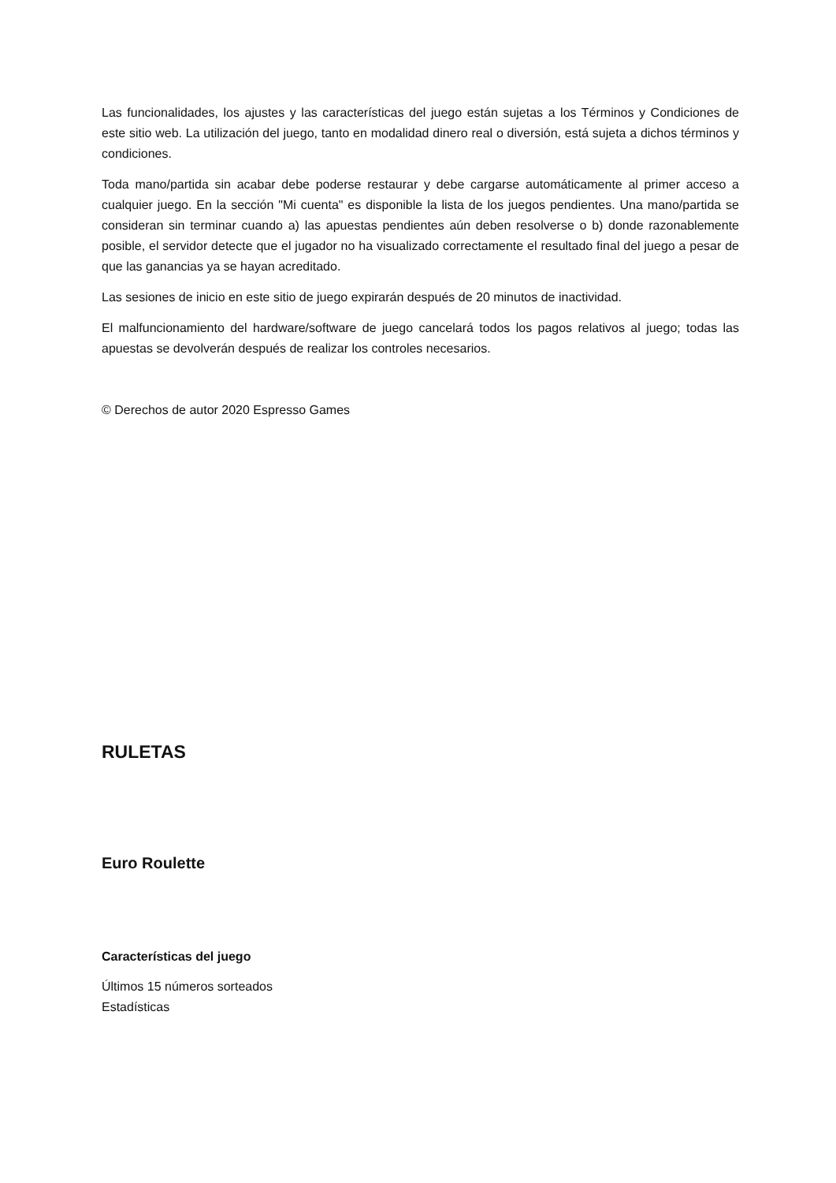Las funcionalidades, los ajustes y las características del juego están sujetas a los Términos y Condiciones de este sitio web. La utilización del juego, tanto en modalidad dinero real o diversión, está sujeta a dichos términos y condiciones.
Toda mano/partida sin acabar debe poderse restaurar y debe cargarse automáticamente al primer acceso a cualquier juego. En la sección "Mi cuenta" es disponible la lista de los juegos pendientes. Una mano/partida se consideran sin terminar cuando a) las apuestas pendientes aún deben resolverse o b) donde razonablemente posible, el servidor detecte que el jugador no ha visualizado correctamente el resultado final del juego a pesar de que las ganancias ya se hayan acreditado.
Las sesiones de inicio en este sitio de juego expirarán después de 20 minutos de inactividad.
El malfuncionamiento del hardware/software de juego cancelará todos los pagos relativos al juego; todas las apuestas se devolverán después de realizar los controles necesarios.
© Derechos de autor 2020 Espresso Games
RULETAS
Euro Roulette
Características del juego
Últimos 15 números sorteados
Estadísticas